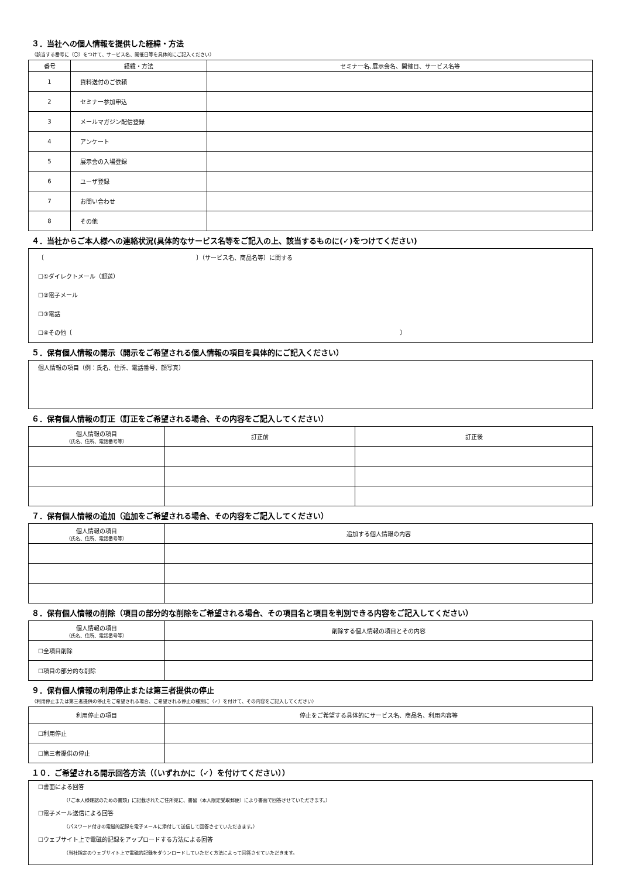３．当社への個人情報を提供した経緯・方法
（該当する番号に（〇）をつけて、サービス名、開催日等を具体的にご記入ください）
| 番号 | 経緯・方法 | セミナー名､展示会名、開催日、サービス名等 |
| --- | --- | --- |
| 1 | 資料送付のご依頼 | |
| 2 | セミナー参加申込 | |
| 3 | メールマガジン配信登録 | |
| 4 | アンケート | |
| 5 | 展示会の入場登録 | |
| 6 | ユーザ登録 | |
| 7 | お問い合わせ | |
| 8 | その他 | |
４．当社からご本人様への連絡状況(具体的なサービス名等をご記入の上、該当するものに(✓)をつけてください)
〔　　　　　　　　　　　　　　　　　　　　　　　　　　〕（サービス名、商品名等）に関する
☐①ダイレクトメール（郵送）
☐②電子メール
☐③電話
☐④その他〔　　　　　　　　　　　　　　　　　　　　　　　　　　　　　　　　　　　　　　　　　　　　　　　　　　　　　　　　〕
５．保有個人情報の開示（開示をご希望される個人情報の項目を具体的にご記入ください）
個人情報の項目（例：氏名、住所、電話番号、顔写真）
６．保有個人情報の訂正（訂正をご希望される場合、その内容をご記入してください）
| 個人情報の項目 （氏名、住所、電話番号等） | 訂正前 | 訂正後 |
７．保有個人情報の追加（追加をご希望される場合、その内容をご記入してください）
| 個人情報の項目 （氏名、住所、電話番号等） | 追加する個人情報の内容 |
８．保有個人情報の削除（項目の部分的な削除をご希望される場合、その項目名と項目を判別できる内容をご記入してください）
| 個人情報の項目 （氏名、住所、電話番号等） | 削除する個人情報の項目とその内容 |
| ☐全項目削除 | |
| ☐項目の部分的な削除 | |
９．保有個人情報の利用停止または第三者提供の停止
（利用停止または第三者提供の停止をご希望される場合、ご希望される停止の種別に（✓）を付けて、その内容をご記入してください）
| 利用停止の項目 | 停止をご希望する具体的にサービス名、商品名、利用内容等 |
| ☐利用停止 | |
| ☐第三者提供の停止 | |
１０．ご希望される開示回答方法（（いずれかに（✓）を付けてください））
☐書面による回答
（「ご本人様確認のための書類」に記載されたご住所宛に、書留（本人限定受取郵便）により書面で回答させていただきます。）
☐電子メール送信による回答
（パスワード付きの電磁的記録を電子メールに添付して送信して回答させていただきます。）
☐ウェブサイト上で電磁的記録をアップロードする方法による回答
（当社指定のウェブサイト上で電磁的記録をダウンロードしていただく方法によって回答させていただきます。